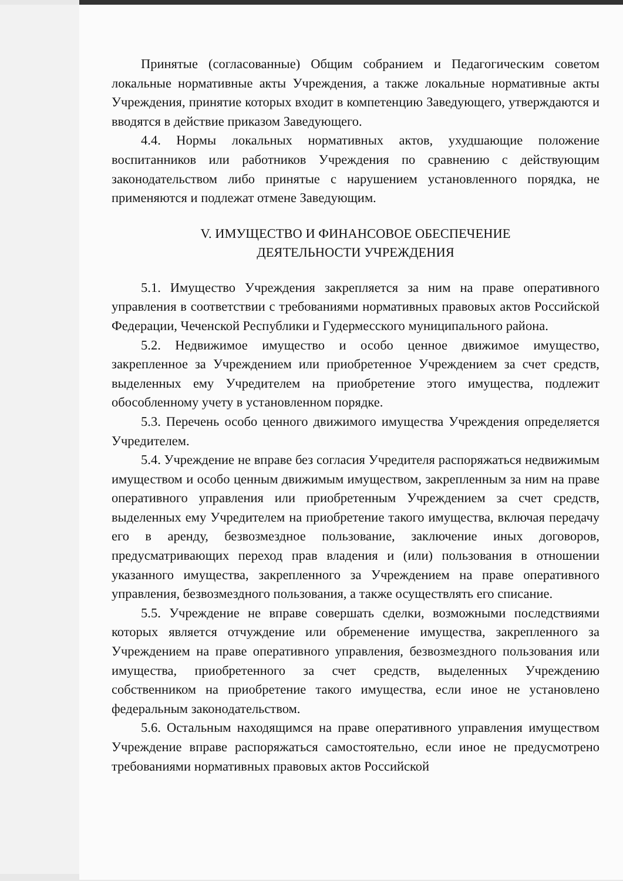Принятые (согласованные) Общим собранием и Педагогическим советом локальные нормативные акты Учреждения, а также локальные нормативные акты Учреждения, принятие которых входит в компетенцию Заведующего, утверждаются и вводятся в действие приказом Заведующего.
4.4. Нормы локальных нормативных актов, ухудшающие положение воспитанников или работников Учреждения по сравнению с действующим законодательством либо принятые с нарушением установленного порядка, не применяются и подлежат отмене Заведующим.
V. ИМУЩЕСТВО И ФИНАНСОВОЕ ОБЕСПЕЧЕНИЕ
ДЕЯТЕЛЬНОСТИ УЧРЕЖДЕНИЯ
5.1. Имущество Учреждения закрепляется за ним на праве оперативного управления в соответствии с требованиями нормативных правовых актов Российской Федерации, Чеченской Республики и Гудермесского муниципального района.
5.2. Недвижимое имущество и особо ценное движимое имущество, закрепленное за Учреждением или приобретенное Учреждением за счет средств, выделенных ему Учредителем на приобретение этого имущества, подлежит обособленному учету в установленном порядке.
5.3. Перечень особо ценного движимого имущества Учреждения определяется Учредителем.
5.4. Учреждение не вправе без согласия Учредителя распоряжаться недвижимым имуществом и особо ценным движимым имуществом, закрепленным за ним на праве оперативного управления или приобретенным Учреждением за счет средств, выделенных ему Учредителем на приобретение такого имущества, включая передачу его в аренду, безвозмездное пользование, заключение иных договоров, предусматривающих переход прав владения и (или) пользования в отношении указанного имущества, закрепленного за Учреждением на праве оперативного управления, безвозмездного пользования, а также осуществлять его списание.
5.5. Учреждение не вправе совершать сделки, возможными последствиями которых является отчуждение или обременение имущества, закрепленного за Учреждением на праве оперативного управления, безвозмездного пользования или имущества, приобретенного за счет средств, выделенных Учреждению собственником на приобретение такого имущества, если иное не установлено федеральным законодательством.
5.6. Остальным находящимся на праве оперативного управления имуществом Учреждение вправе распоряжаться самостоятельно, если иное не предусмотрено требованиями нормативных правовых актов Российской